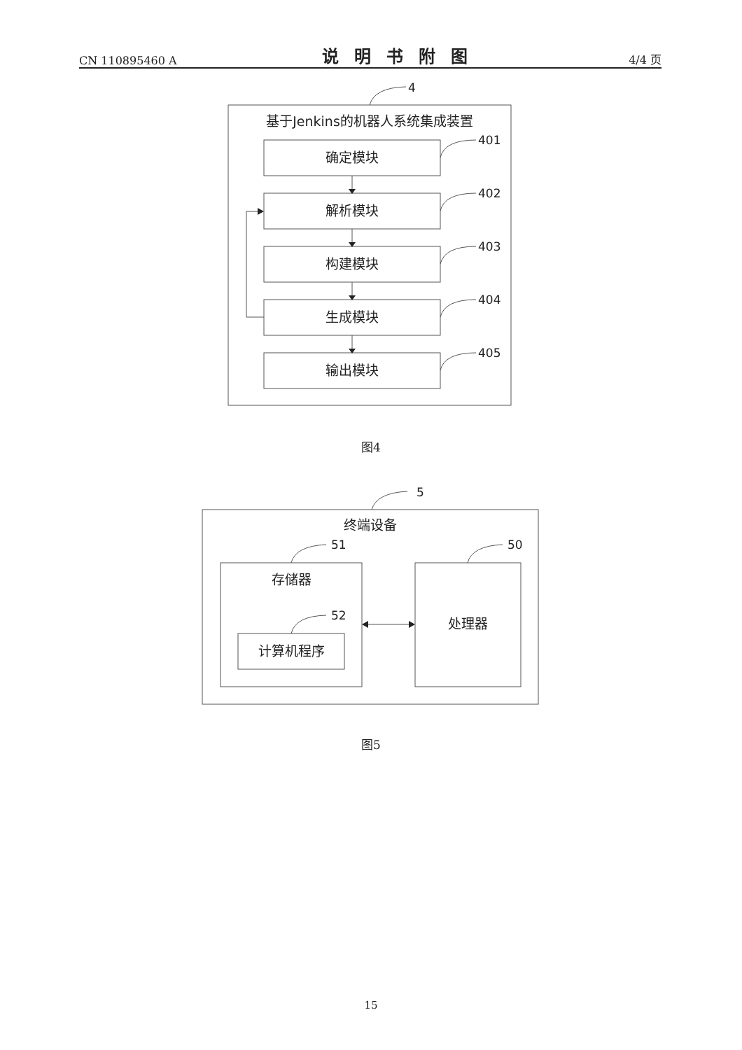CN 110895460 A 说明书附图 4/4 页
4
基于Jenkins的机器人系统集成装置
确定模块
解析模块
构建模块
生成模块
输出模块
401
402
403
404
405
5
终端设备
51
50
52
存储器
计算机程序
处理器
图4
图5
15